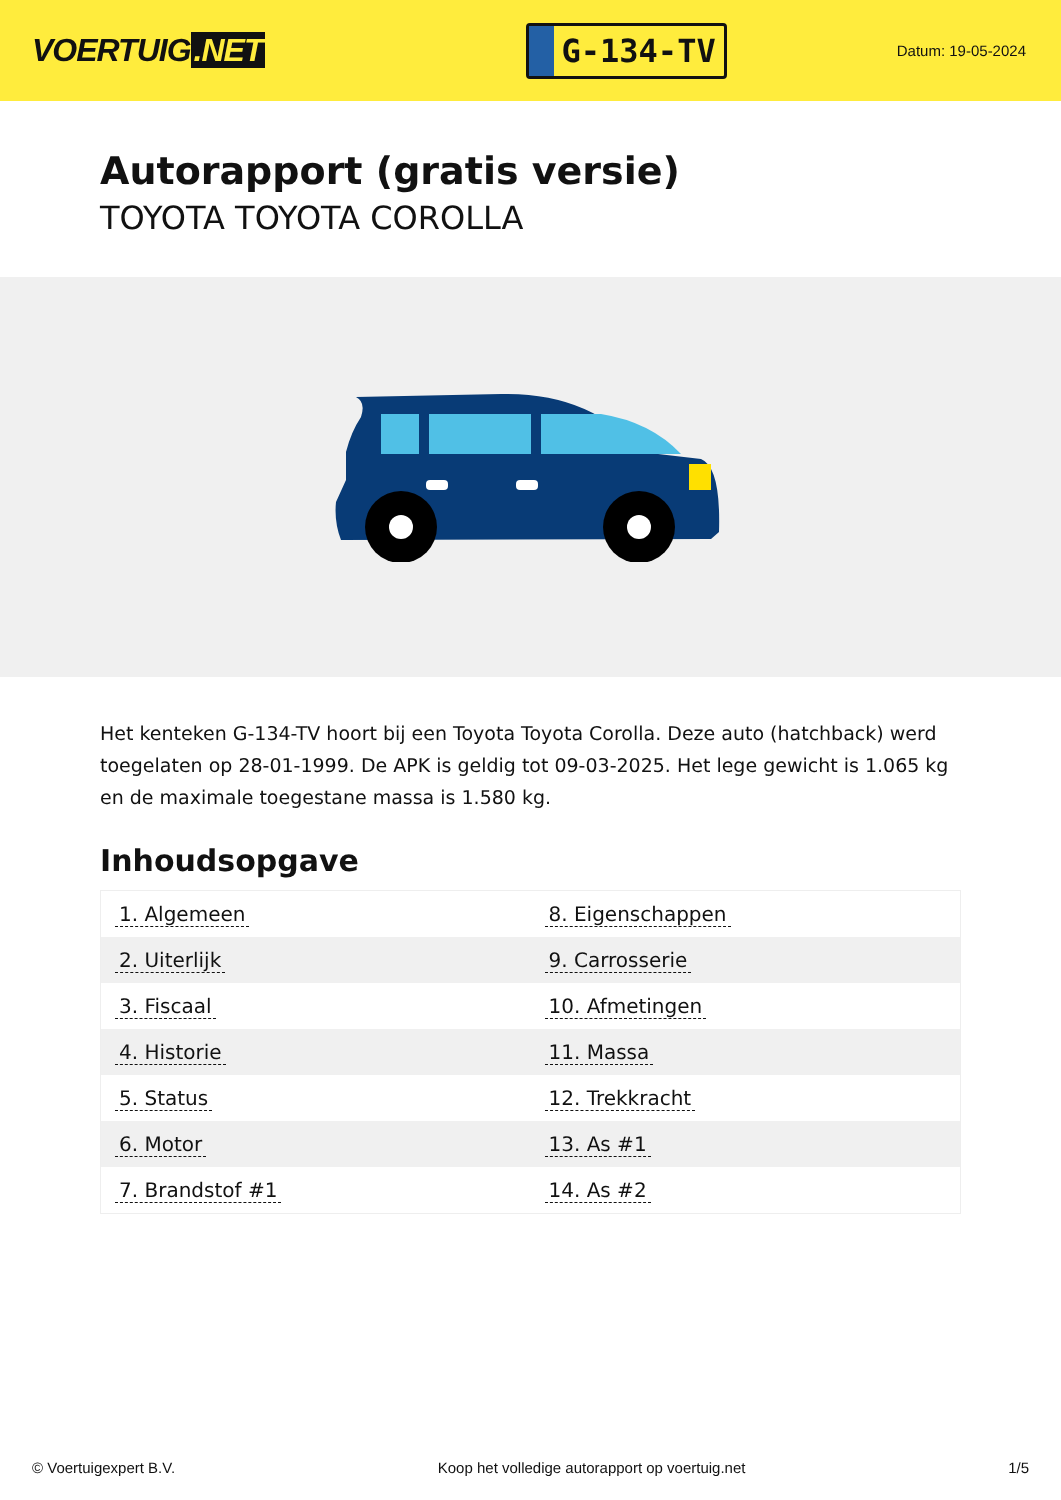VOERTUIG.NET
G-134-TV
Datum: 19-05-2024
Autorapport (gratis versie)
TOYOTA TOYOTA COROLLA
Het kenteken G-134-TV hoort bij een Toyota Toyota Corolla. Deze auto (hatchback) werd toegelaten op 28-01-1999. De APK is geldig tot 09-03-2025. Het lege gewicht is 1.065 kg en de maximale toegestane massa is 1.580 kg.
Inhoudsopgave
| 1. Algemeen | 8. Eigenschappen |
| 2. Uiterlijk | 9. Carrosserie |
| 3. Fiscaal | 10. Afmetingen |
| 4. Historie | 11. Massa |
| 5. Status | 12. Trekkracht |
| 6. Motor | 13. As #1 |
| 7. Brandstof #1 | 14. As #2 |
© Voertuigexpert B.V. Koop het volledige autorapport op voertuig.net 1/5